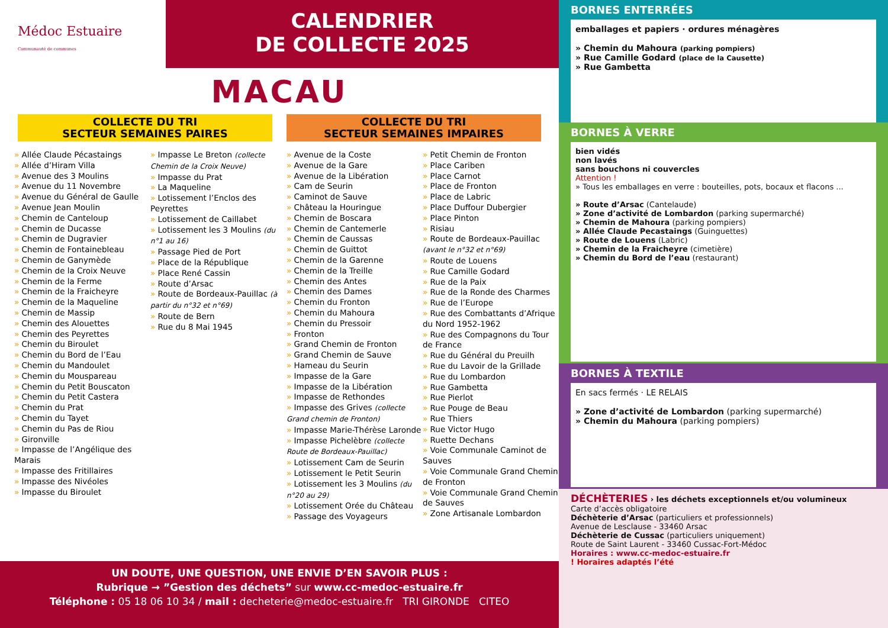Médoc Estuaire
Communauté de communes
CALENDRIER
DE COLLECTE 2025
MACAU
COLLECTE DU TRI
SECTEUR SEMAINES PAIRES
COLLECTE DU TRI
SECTEUR SEMAINES IMPAIRES
» Allée Claude Pécastaings
» Allée d’Hiram Villa
» Avenue des 3 Moulins
» Avenue du 11 Novembre
» Avenue du Général de Gaulle
» Avenue Jean Moulin
» Chemin de Canteloup
» Chemin de Ducasse
» Chemin de Dugravier
» Chemin de Fontainebleau
» Chemin de Ganymède
» Chemin de la Croix Neuve
» Chemin de la Ferme
» Chemin de la Fraicheyre
» Chemin de la Maqueline
» Chemin de Massip
» Chemin des Alouettes
» Chemin des Peyrettes
» Chemin du Biroulet
» Chemin du Bord de l’Eau
» Chemin du Mandoulet
» Chemin du Mouspareau
» Chemin du Petit Bouscaton
» Chemin du Petit Castera
» Chemin du Prat
» Chemin du Tayet
» Chemin du Pas de Riou
» Gironville
» Impasse de l’Angélique des Marais
» Impasse des Fritillaires
» Impasse des Nivéoles
» Impasse du Biroulet
» Impasse Le Breton (collecte Chemin de la Croix Neuve)
» Impasse du Prat
» La Maqueline
» Lotissement l’Enclos des Peyrettes
» Lotissement de Caillabet
» Lotissement les 3 Moulins (du n°1 au 16)
» Passage Pied de Port
» Place de la République
» Place René Cassin
» Route d’Arsac
» Route de Bordeaux-Pauillac (à partir du n°32 et n°69)
» Route de Bern
» Rue du 8 Mai 1945
» Avenue de la Coste
» Avenue de la Gare
» Avenue de la Libération
» Cam de Seurin
» Caminot de Sauve
» Château la Houringue
» Chemin de Boscara
» Chemin de Cantemerle
» Chemin de Caussas
» Chemin de Guittot
» Chemin de la Garenne
» Chemin de la Treille
» Chemin des Antes
» Chemin des Dames
» Chemin du Fronton
» Chemin du Mahoura
» Chemin du Pressoir
» Fronton
» Grand Chemin de Fronton
» Grand Chemin de Sauve
» Hameau du Seurin
» Impasse de la Gare
» Impasse de la Libération
» Impasse de Rethondes
» Impasse des Grives (collecte Grand chemin de Fronton)
» Impasse Marie-Thérèse Laronde
» Impasse Pichelèbre (collecte Route de Bordeaux-Pauillac)
» Lotissement Cam de Seurin
» Lotissement le Petit Seurin
» Lotissement les 3 Moulins (du n°20 au 29)
» Lotissement Orée du Château
» Passage des Voyageurs
» Petit Chemin de Fronton
» Place Cariben
» Place Carnot
» Place de Fronton
» Place de Labric
» Place Duffour Dubergier
» Place Pinton
» Risiau
» Route de Bordeaux-Pauillac (avant le n°32 et n°69)
» Route de Louens
» Rue Camille Godard
» Rue de la Paix
» Rue de la Ronde des Charmes
» Rue de l’Europe
» Rue des Combattants d’Afrique du Nord 1952-1962
» Rue des Compagnons du Tour de France
» Rue du Général du Preuilh
» Rue du Lavoir de la Grillade
» Rue du Lombardon
» Rue Gambetta
» Rue Pierlot
» Rue Pouge de Beau
» Rue Thiers
» Rue Victor Hugo
» Ruette Dechans
» Voie Communale Caminot de Sauves
» Voie Communale Grand Chemin de Fronton
» Voie Communale Grand Chemin de Sauves
» Zone Artisanale Lombardon
UN DOUTE, UNE QUESTION, UNE ENVIE D’EN SAVOIR PLUS :
Rubrique → ”Gestion des déchets” sur www.cc-medoc-estuaire.fr
Téléphone : 05 18 06 10 34 / mail : decheterie@medoc-estuaire.fr TRI GIRONDE CITEO
BORNES ENTERRÉES
emballages et papiers · ordures ménagères
» Chemin du Mahoura (parking pompiers)
» Rue Camille Godard (place de la Causette)
» Rue Gambetta
BORNES À VERRE
bien vidés
non lavés
sans bouchons ni couvercles
Attention !
» Tous les emballages en verre : bouteilles, pots, bocaux et flacons ...
» Route d’Arsac (Cantelaude)
» Zone d’activité de Lombardon (parking supermarché)
» Chemin de Mahoura (parking pompiers)
» Allée Claude Pecastaings (Guinguettes)
» Route de Louens (Labric)
» Chemin de la Fraicheyre (cimetière)
» Chemin du Bord de l’eau (restaurant)
BORNES À TEXTILE
En sacs fermés · LE RELAIS
» Zone d’activité de Lombardon (parking supermarché)
» Chemin du Mahoura (parking pompiers)
DÉCHÈTERIES › les déchets exceptionnels et/ou volumineux
Carte d’accès obligatoire
Déchèterie d’Arsac (particuliers et professionnels)
Avenue de Lesclause - 33460 Arsac
Déchèterie de Cussac (particuliers uniquement)
Route de Saint Laurent - 33460 Cussac-Fort-Médoc
Horaires : www.cc-medoc-estuaire.fr
! Horaires adaptés l’été